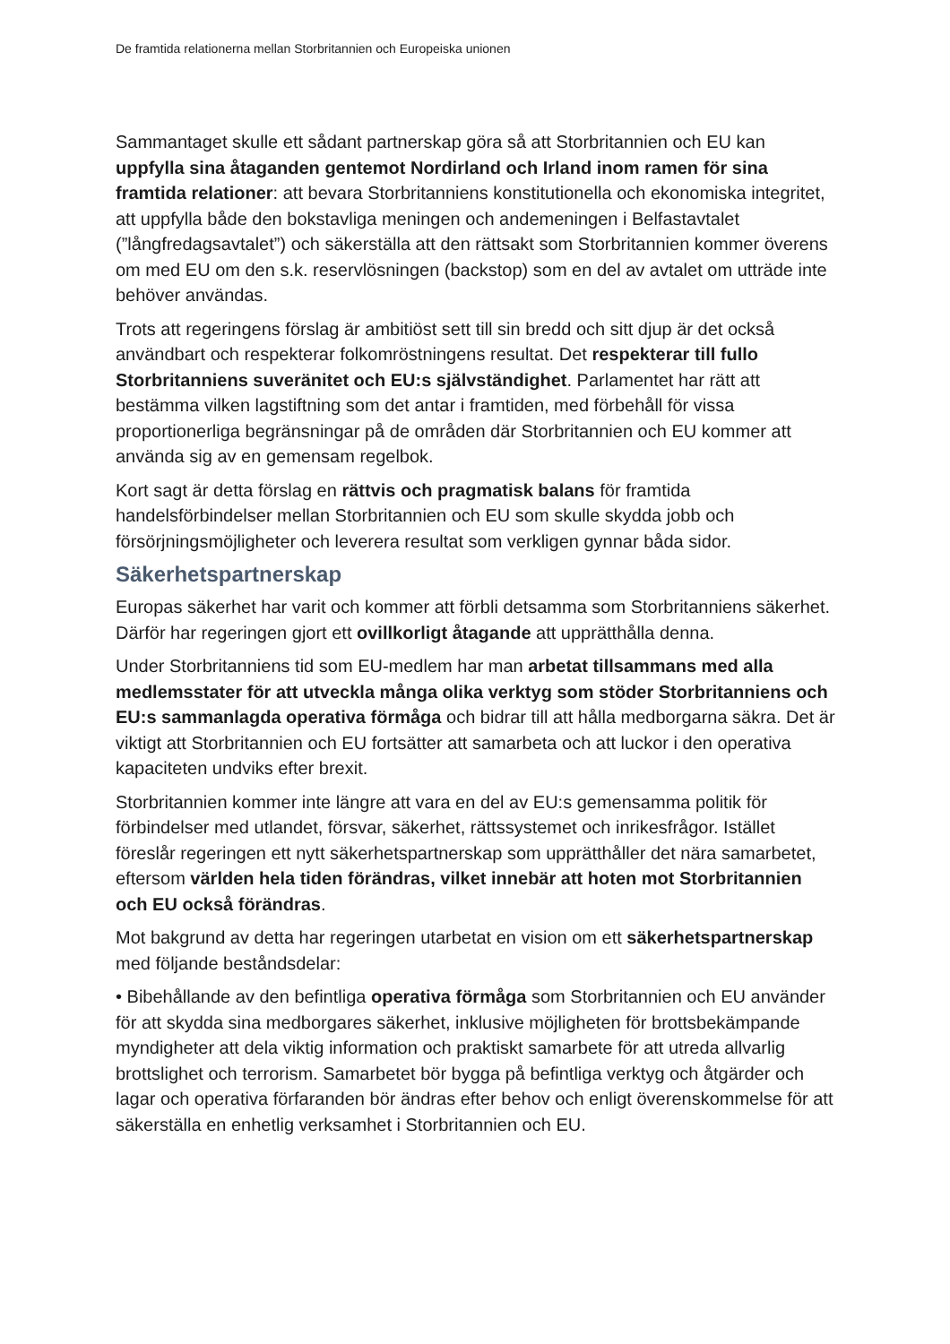De framtida relationerna mellan Storbritannien och Europeiska unionen
Sammantaget skulle ett sådant partnerskap göra så att Storbritannien och EU kan uppfylla sina åtaganden gentemot Nordirland och Irland inom ramen för sina framtida relationer: att bevara Storbritanniens konstitutionella och ekonomiska integritet, att uppfylla både den bokstavliga meningen och andemeningen i Belfastavtalet (”långfredagsavtalet”) och säkerställa att den rättsakt som Storbritannien kommer överens om med EU om den s.k. reservlösningen (backstop) som en del av avtalet om utträde inte behöver användas.
Trots att regeringens förslag är ambitiöst sett till sin bredd och sitt djup är det också användbart och respekterar folkomröstningens resultat. Det respekterar till fullo Storbritanniens suveränitet och EU:s självständighet. Parlamentet har rätt att bestämma vilken lagstiftning som det antar i framtiden, med förbehåll för vissa proportionerliga begränsningar på de områden där Storbritannien och EU kommer att använda sig av en gemensam regelbok.
Kort sagt är detta förslag en rättvis och pragmatisk balans för framtida handelsförbindelser mellan Storbritannien och EU som skulle skydda jobb och försörjningsmöjligheter och leverera resultat som verkligen gynnar båda sidor.
Säkerhetspartnerskap
Europas säkerhet har varit och kommer att förbli detsamma som Storbritanniens säkerhet. Därför har regeringen gjort ett ovillkorligt åtagande att upprätthålla denna.
Under Storbritanniens tid som EU-medlem har man arbetat tillsammans med alla medlemsstater för att utveckla många olika verktyg som stöder Storbritanniens och EU:s sammanlagda operativa förmåga och bidrar till att hålla medborgarna säkra. Det är viktigt att Storbritannien och EU fortsätter att samarbeta och att luckor i den operativa kapaciteten undviks efter brexit.
Storbritannien kommer inte längre att vara en del av EU:s gemensamma politik för förbindelser med utlandet, försvar, säkerhet, rättssystemet och inrikesfrågor. Istället föreslår regeringen ett nytt säkerhetspartnerskap som upprätthåller det nära samarbetet, eftersom världen hela tiden förändras, vilket innebär att hoten mot Storbritannien och EU också förändras.
Mot bakgrund av detta har regeringen utarbetat en vision om ett säkerhetspartnerskap med följande beståndsdelar:
• Bibehållande av den befintliga operativa förmåga som Storbritannien och EU använder för att skydda sina medborgares säkerhet, inklusive möjligheten för brottsbekämpande myndigheter att dela viktig information och praktiskt samarbete för att utreda allvarlig brottslighet och terrorism. Samarbetet bör bygga på befintliga verktyg och åtgärder och lagar och operativa förfaranden bör ändras efter behov och enligt överenskommelse för att säkerställa en enhetlig verksamhet i Storbritannien och EU.